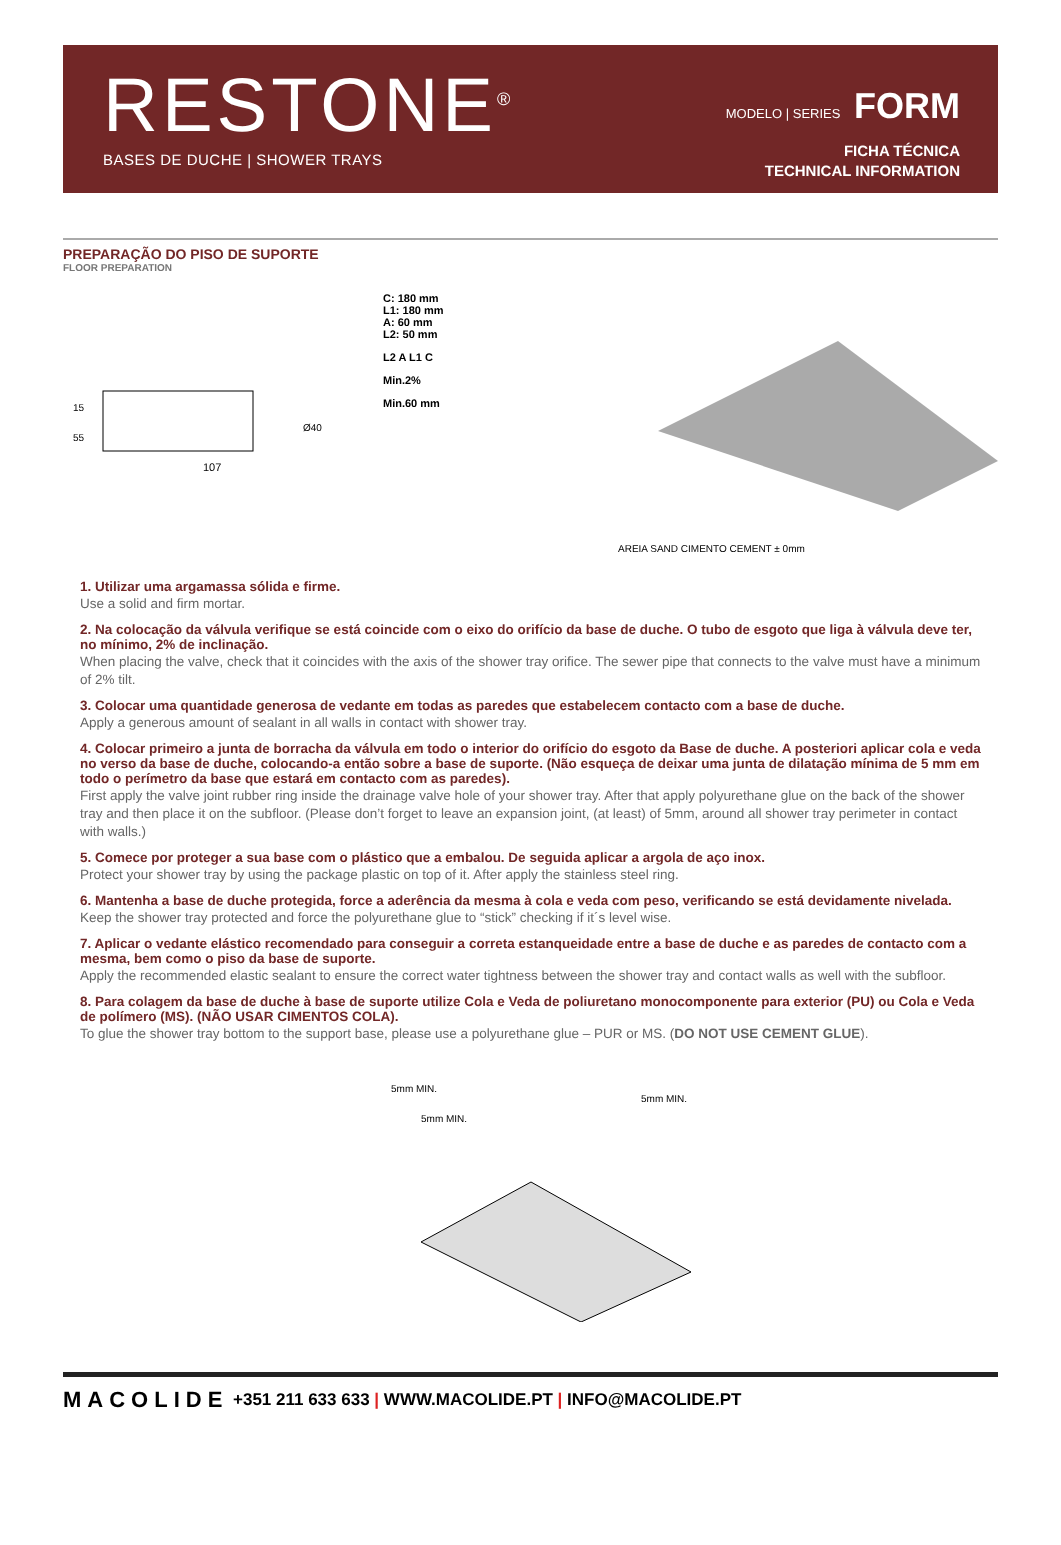RESTONE<sup>®</sup>
BASES DE DUCHE | SHOWER TRAYS
MODELO | SERIES FORM
FICHA TÉCNICA
TECHNICAL INFORMATION
PREPARAÇÃO DO PISO DE SUPORTE
FLOOR PREPARATION
107
15
55
Ø40
C: 180 mm
L1: 180 mm
A: 60 mm
L2: 50 mm
L2 A L1 C
Min.2%
Min.60 mm
AREIA SAND CIMENTO CEMENT ± 0mm
1. Utilizar uma argamassa sólida e firme.
Use a solid and firm mortar.
2. Na colocação da válvula verifique se está coincide com o eixo do orifício da base de duche. O tubo de esgoto que liga à válvula deve ter, no mínimo, 2% de inclinação.
When placing the valve, check that it coincides with the axis of the shower tray orifice. The sewer pipe that connects to the valve must have a minimum of 2% tilt.
3. Colocar uma quantidade generosa de vedante em todas as paredes que estabelecem contacto com a base de duche.
Apply a generous amount of sealant in all walls in contact with shower tray.
4. Colocar primeiro a junta de borracha da válvula em todo o interior do orifício do esgoto da Base de duche. A posteriori aplicar cola e veda no verso da base de duche, colocando-a então sobre a base de suporte. (Não esqueça de deixar uma junta de dilatação mínima de 5 mm em todo o perímetro da base que estará em contacto com as paredes).
First apply the valve joint rubber ring inside the drainage valve hole of your shower tray. After that apply polyurethane glue on the back of the shower tray and then place it on the subfloor. (Please don’t forget to leave an expansion joint, (at least) of 5mm, around all shower tray perimeter in contact with walls.)
5. Comece por proteger a sua base com o plástico que a embalou. De seguida aplicar a argola de aço inox.
Protect your shower tray by using the package plastic on top of it. After apply the stainless steel ring.
6. Mantenha a base de duche protegida, force a aderência da mesma à cola e veda com peso, verificando se está devidamente nivelada.
Keep the shower tray protected and force the polyurethane glue to “stick” checking if it´s level wise.
7. Aplicar o vedante elástico recomendado para conseguir a correta estanqueidade entre a base de duche e as paredes de contacto com a mesma, bem como o piso da base de suporte.
Apply the recommended elastic sealant to ensure the correct water tightness between the shower tray and contact walls as well with the subfloor.
8. Para colagem da base de duche à base de suporte utilize Cola e Veda de poliuretano monocomponente para exterior (PU) ou Cola e Veda de polímero (MS). (NÃO USAR CIMENTOS COLA).
To glue the shower tray bottom to the support base, please use a polyurethane glue – PUR or MS. (DO NOT USE CEMENT GLUE).
5mm MIN.
5mm MIN.
5mm MIN.
MACOLIDE
+351 211 633 633 | WWW.MACOLIDE.PT | INFO@MACOLIDE.PT